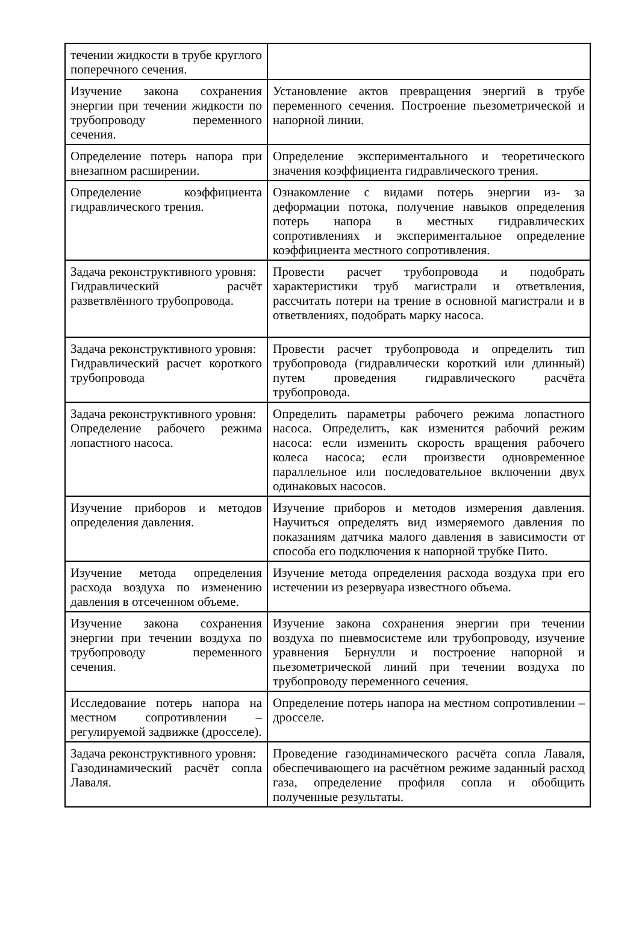| течении жидкости в трубе круглого поперечного сечения. | |
| Изучение закона сохранения энергии при течении жидкости по трубопроводу переменного сечения. | Установление актов превращения энергий в трубе переменного сечения. Построение пьезометрической и напорной линии. |
| Определение потерь напора при внезапном расширении. | Определение экспериментального и теоретического значения коэффициента гидравлического трения. |
| Определение коэффициента гидравлического трения. | Ознакомление с видами потерь энергии из- за деформации потока, получение навыков определения потерь напора в местных гидравлических сопротивлениях и экспериментальное определение коэффициента местного сопротивления. |
| Задача реконструктивного уровня: Гидравлический расчёт разветвлённого трубопровода. | Провести расчет трубопровода и подобрать характеристики труб магистрали и ответвления, рассчитать потери на трение в основной магистрали и в ответвлениях, подобрать марку насоса. |
| Задача реконструктивного уровня: Гидравлический расчет короткого трубопровода | Провести расчет трубопровода и определить тип трубопровода (гидравлически короткий или длинный) путем проведения гидравлического расчёта трубопровода. |
| Задача реконструктивного уровня: Определение рабочего режима лопастного насоса. | Определить параметры рабочего режима лопастного насоса. Определить, как изменится рабочий режим насоса: если изменить скорость вращения рабочего колеса насоса; если произвести одновременное параллельное или последовательное включении двух одинаковых насосов. |
| Изучение приборов и методов определения давления. | Изучение приборов и методов измерения давления. Научиться определять вид измеряемого давления по показаниям датчика малого давления в зависимости от способа его подключения к напорной трубке Пито. |
| Изучение метода определения расхода воздуха по изменению давления в отсеченном объеме. | Изучение метода определения расхода воздуха при его истечении из резервуара известного объема. |
| Изучение закона сохранения энергии при течении воздуха по трубопроводу переменного сечения. | Изучение закона сохранения энергии при течении воздуха по пневмосистеме или трубопроводу, изучение уравнения Бернулли и построение напорной и пьезометрической линий при течении воздуха по трубопроводу переменного сечения. |
| Исследование потерь напора на местном сопротивлении – регулируемой задвижке (дросселе). | Определение потерь напора на местном сопротивлении – дросселе. |
| Задача реконструктивного уровня: Газодинамический расчёт сопла Лаваля. | Проведение газодинамического расчёта сопла Лаваля, обеспечивающего на расчётном режиме заданный расход газа, определение профиля сопла и обобщить полученные результаты. |